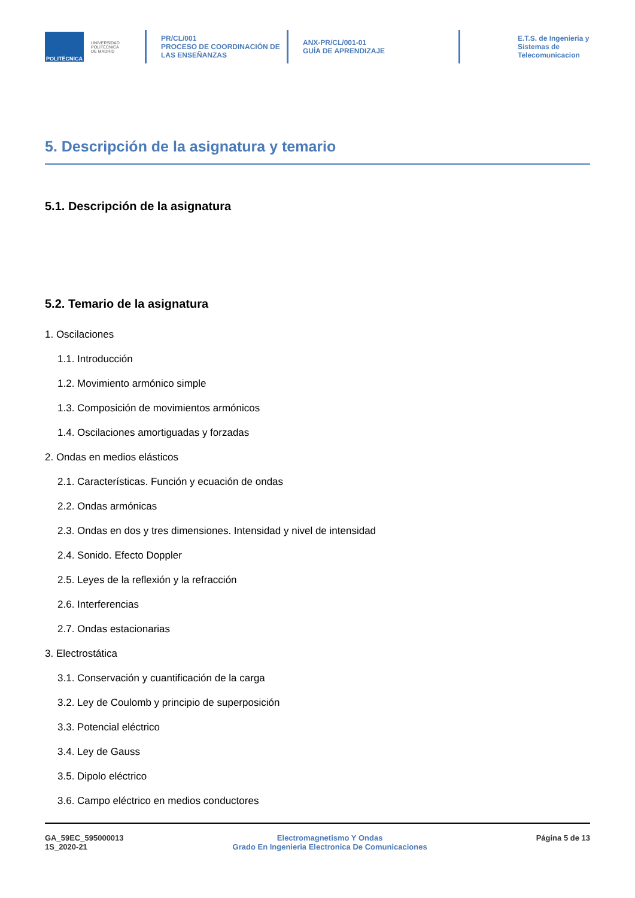POLITÉCNICA
UNIVERSIDAD
POLITÉCNICA
DE MADRID
PR/CL/001
PROCESO DE COORDINACIÓN DE
LAS ENSEÑANZAS
ANX-PR/CL/001-01
GUÍA DE APRENDIZAJE
E.T.S. de Ingenieria y
Sistemas de
Telecomunicacion
5. Descripción de la asignatura y temario
5.1. Descripción de la asignatura
5.2. Temario de la asignatura
1. Oscilaciones
1.1. Introducción
1.2. Movimiento armónico simple
1.3. Composición de movimientos armónicos
1.4. Oscilaciones amortiguadas y forzadas
2. Ondas en medios elásticos
2.1. Características. Función y ecuación de ondas
2.2. Ondas armónicas
2.3. Ondas en dos y tres dimensiones. Intensidad y nivel de intensidad
2.4. Sonido. Efecto Doppler
2.5. Leyes de la reflexión y la refracción
2.6. Interferencias
2.7. Ondas estacionarias
3. Electrostática
3.1. Conservación y cuantificación de la carga
3.2. Ley de Coulomb y principio de superposición
3.3. Potencial eléctrico
3.4. Ley de Gauss
3.5. Dipolo eléctrico
3.6. Campo eléctrico en medios conductores
GA_59EC_595000013
1S_2020-21
Electromagnetismo Y Ondas
Grado En Ingenieria Electronica De Comunicaciones
Página 5 de 13